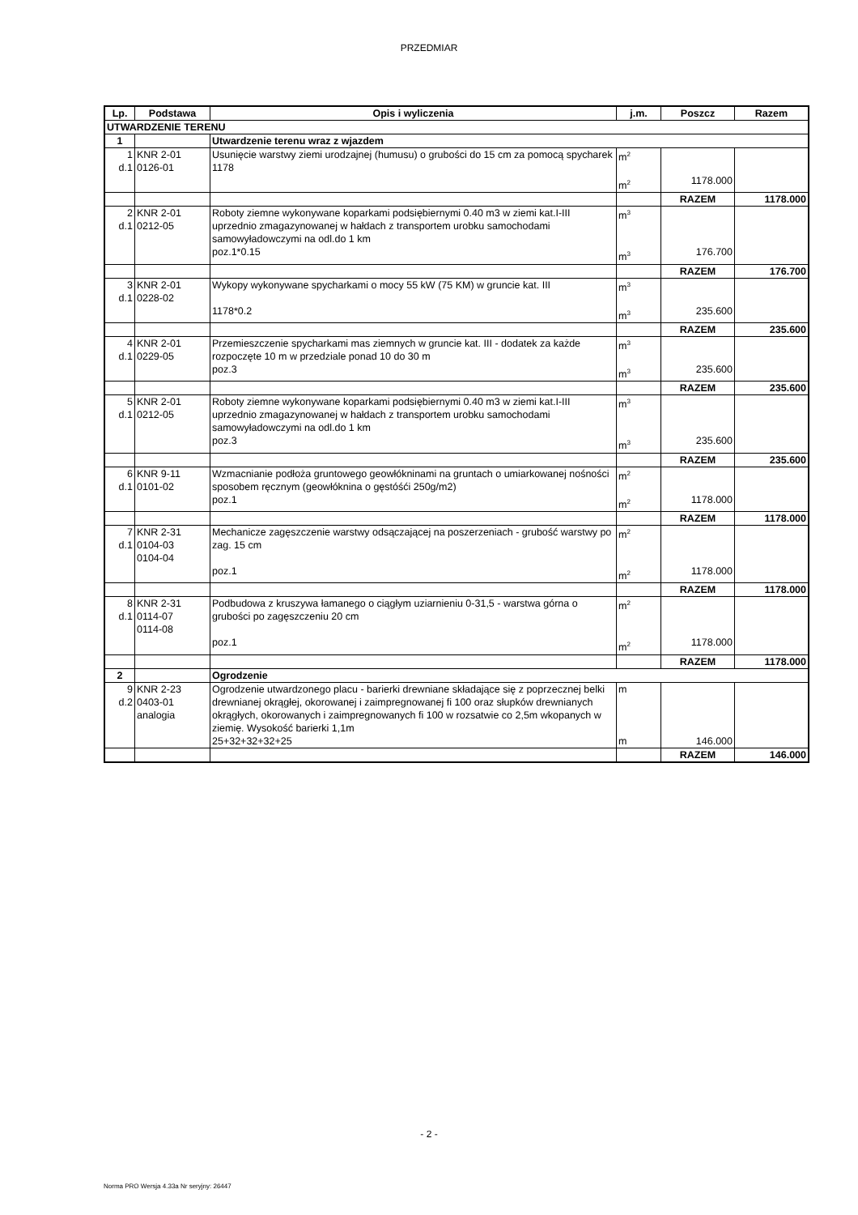PRZEDMIAR
| Lp. | Podstawa | Opis i wyliczenia | j.m. | Poszcz | Razem |
| --- | --- | --- | --- | --- | --- |
| UTWARDZENIE TERENU | | | | | |
| 1 | | Utwardzenie terenu wraz z wjazdem | | | |
| 1 d.1 | KNR 2-01 0126-01 | Usunięcie warstwy ziemi urodzajnej (humusu) o grubości do 15 cm za pomocą spycharek 1178 | m<sup>2</sup> m<sup>2</sup> | 1178.000 | |
| | | | | RAZEM | 1178.000 |
| 2 d.1 | KNR 2-01 0212-05 | Roboty ziemne wykonywane koparkami podsiębiernymi 0.40 m3 w ziemi kat.I-III uprzednio zmagazynowanej w hałdach z transportem urobku samochodami samowyładowczymi na odl.do 1 km poz.1*0.15 | m<sup>3</sup> m<sup>3</sup> | 176.700 | |
| | | | | RAZEM | 176.700 |
| 3 d.1 | KNR 2-01 0228-02 | Wykopy wykonywane spycharkami o mocy 55 kW (75 KM) w gruncie kat. III 1178*0.2 | m<sup>3</sup> m<sup>3</sup> | 235.600 | |
| | | | | RAZEM | 235.600 |
| 4 d.1 | KNR 2-01 0229-05 | Przemieszczenie spycharkami mas ziemnych w gruncie kat. III - dodatek za każde rozpoczęte 10 m w przedziale ponad 10 do 30 m poz.3 | m<sup>3</sup> m<sup>3</sup> | 235.600 | |
| | | | | RAZEM | 235.600 |
| 5 d.1 | KNR 2-01 0212-05 | Roboty ziemne wykonywane koparkami podsiębiernymi 0.40 m3 w ziemi kat.I-III uprzednio zmagazynowanej w hałdach z transportem urobku samochodami samowyładowczymi na odl.do 1 km poz.3 | m<sup>3</sup> m<sup>3</sup> | 235.600 | |
| | | | | RAZEM | 235.600 |
| 6 d.1 | KNR 9-11 0101-02 | Wzmacnianie podłoża gruntowego geowłókninami na gruntach o umiarkowanej nośności sposobem ręcznym (geowłóknina o gęstóśći 250g/m2) poz.1 | m<sup>2</sup> m<sup>2</sup> | 1178.000 | |
| | | | | RAZEM | 1178.000 |
| 7 d.1 | KNR 2-31 0104-03 0104-04 | Mechanicze zagęszczenie warstwy odsączającej na poszerzeniach - grubość warstwy po zag. 15 cm poz.1 | m<sup>2</sup> m<sup>2</sup> | 1178.000 | |
| | | | | RAZEM | 1178.000 |
| 8 d.1 | KNR 2-31 0114-07 0114-08 | Podbudowa z kruszywa łamanego o ciągłym uziarnieniu 0-31,5 - warstwa górna o grubości po zagęszczeniu 20 cm poz.1 | m<sup>2</sup> m<sup>2</sup> | 1178.000 | |
| | | | | RAZEM | 1178.000 |
| 2 | | Ogrodzenie | | | |
| 9 d.2 | KNR 2-23 0403-01 analogia | Ogrodzenie utwardzonego placu - barierki drewniane składające się z poprzecznej belki drewnianej okrągłej, okorowanej i zaimpregnowanej fi 100 oraz słupków drewnianych okrągłych, okorowanych i zaimpregnowanych fi 100 w rozsatwie co 2,5m wkopanych w ziemię. Wysokość barierki 1,1m 25+32+32+32+25 | m m | 146.000 | |
| | | | | RAZEM | 146.000 |
- 2 -
Norma PRO Wersja 4.33a Nr seryjny: 26447